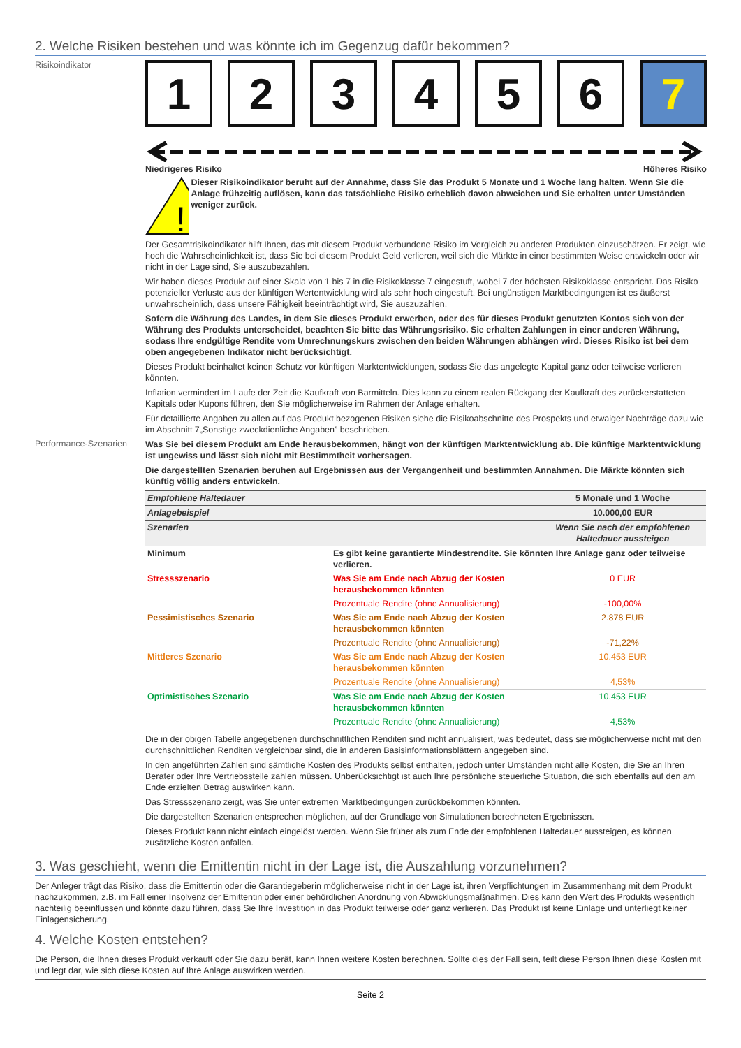2. Welche Risiken bestehen und was könnte ich im Gegenzug dafür bekommen?
Risikoindikator
1 2 3 4 5 6 7
Niedrigeres Risiko Höheres Risiko
!
Dieser Risikoindikator beruht auf der Annahme, dass Sie das Produkt 5 Monate und 1 Woche lang halten. Wenn Sie die Anlage frühzeitig auflösen, kann das tatsächliche Risiko erheblich davon abweichen und Sie erhalten unter Umständen weniger zurück.
Der Gesamtrisikoindikator hilft Ihnen, das mit diesem Produkt verbundene Risiko im Vergleich zu anderen Produkten einzuschätzen. Er zeigt, wie hoch die Wahrscheinlichkeit ist, dass Sie bei diesem Produkt Geld verlieren, weil sich die Märkte in einer bestimmten Weise entwickeln oder wir nicht in der Lage sind, Sie auszubezahlen.
Wir haben dieses Produkt auf einer Skala von 1 bis 7 in die Risikoklasse 7 eingestuft, wobei 7 der höchsten Risikoklasse entspricht. Das Risiko potenzieller Verluste aus der künftigen Wertentwicklung wird als sehr hoch eingestuft. Bei ungünstigen Marktbedingungen ist es äußerst unwahrscheinlich, dass unsere Fähigkeit beeinträchtigt wird, Sie auszuzahlen.
Sofern die Währung des Landes, in dem Sie dieses Produkt erwerben, oder des für dieses Produkt genutzten Kontos sich von der Währung des Produkts unterscheidet, beachten Sie bitte das Währungsrisiko. Sie erhalten Zahlungen in einer anderen Währung, sodass Ihre endgültige Rendite vom Umrechnungskurs zwischen den beiden Währungen abhängen wird. Dieses Risiko ist bei dem oben angegebenen Indikator nicht berücksichtigt.
Dieses Produkt beinhaltet keinen Schutz vor künftigen Marktentwicklungen, sodass Sie das angelegte Kapital ganz oder teilweise verlieren könnten.
Inflation vermindert im Laufe der Zeit die Kaufkraft von Barmitteln. Dies kann zu einem realen Rückgang der Kaufkraft des zurückerstatteten Kapitals oder Kupons führen, den Sie möglicherweise im Rahmen der Anlage erhalten.
Für detaillierte Angaben zu allen auf das Produkt bezogenen Risiken siehe die Risikoabschnitte des Prospekts und etwaiger Nachträge dazu wie im Abschnitt 7„Sonstige zweckdienliche Angaben” beschrieben.
Performance-Szenarien
Was Sie bei diesem Produkt am Ende herausbekommen, hängt von der künftigen Marktentwicklung ab. Die künftige Marktentwicklung ist ungewiss und lässt sich nicht mit Bestimmtheit vorhersagen.
Die dargestellten Szenarien beruhen auf Ergebnissen aus der Vergangenheit und bestimmten Annahmen. Die Märkte könnten sich künftig völlig anders entwickeln.
| Empfohlene Haltedauer | | 5 Monate und 1 Woche |
| Anlagebeispiel | | 10.000,00 EUR |
| Szenarien | | Wenn Sie nach der empfohlenen Haltedauer aussteigen |
| Minimum | Es gibt keine garantierte Mindestrendite. Sie könnten Ihre Anlage ganz oder teilweise verlieren. | |
| Stressszenario | Was Sie am Ende nach Abzug der Kosten herausbekommen könnten | 0 EUR |
| | Prozentuale Rendite (ohne Annualisierung) | -100,00% |
| Pessimistisches Szenario | Was Sie am Ende nach Abzug der Kosten herausbekommen könnten | 2.878 EUR |
| | Prozentuale Rendite (ohne Annualisierung) | -71,22% |
| Mittleres Szenario | Was Sie am Ende nach Abzug der Kosten herausbekommen könnten | 10.453 EUR |
| | Prozentuale Rendite (ohne Annualisierung) | 4,53% |
| Optimistisches Szenario | Was Sie am Ende nach Abzug der Kosten herausbekommen könnten | 10.453 EUR |
| | Prozentuale Rendite (ohne Annualisierung) | 4,53% |
Die in der obigen Tabelle angegebenen durchschnittlichen Renditen sind nicht annualisiert, was bedeutet, dass sie möglicherweise nicht mit den durchschnittlichen Renditen vergleichbar sind, die in anderen Basisinformationsblättern angegeben sind.
In den angeführten Zahlen sind sämtliche Kosten des Produkts selbst enthalten, jedoch unter Umständen nicht alle Kosten, die Sie an Ihren Berater oder Ihre Vertriebsstelle zahlen müssen. Unberücksichtigt ist auch Ihre persönliche steuerliche Situation, die sich ebenfalls auf den am Ende erzielten Betrag auswirken kann.
Das Stressszenario zeigt, was Sie unter extremen Marktbedingungen zurückbekommen könnten.
Die dargestellten Szenarien entsprechen möglichen, auf der Grundlage von Simulationen berechneten Ergebnissen.
Dieses Produkt kann nicht einfach eingelöst werden. Wenn Sie früher als zum Ende der empfohlenen Haltedauer aussteigen, es können zusätzliche Kosten anfallen.
3. Was geschieht, wenn die Emittentin nicht in der Lage ist, die Auszahlung vorzunehmen?
Der Anleger trägt das Risiko, dass die Emittentin oder die Garantiegeberin möglicherweise nicht in der Lage ist, ihren Verpflichtungen im Zusammenhang mit dem Produkt nachzukommen, z.B. im Fall einer Insolvenz der Emittentin oder einer behördlichen Anordnung von Abwicklungsmaßnahmen. Dies kann den Wert des Produkts wesentlich nachteilig beeinflussen und könnte dazu führen, dass Sie Ihre Investition in das Produkt teilweise oder ganz verlieren. Das Produkt ist keine Einlage und unterliegt keiner Einlagensicherung.
4. Welche Kosten entstehen?
Die Person, die Ihnen dieses Produkt verkauft oder Sie dazu berät, kann Ihnen weitere Kosten berechnen. Sollte dies der Fall sein, teilt diese Person Ihnen diese Kosten mit und legt dar, wie sich diese Kosten auf Ihre Anlage auswirken werden.
Seite 2